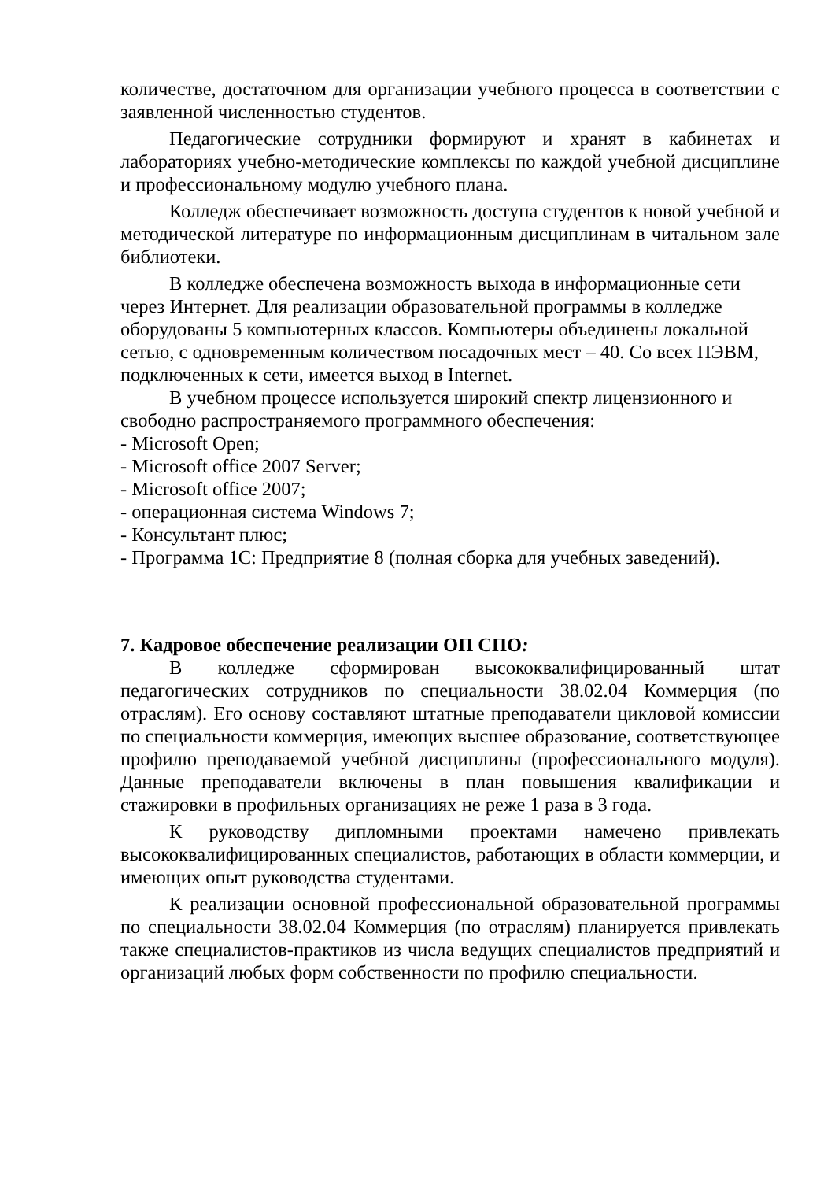количестве, достаточном для организации учебного процесса в соответствии с заявленной численностью студентов.
Педагогические сотрудники формируют и хранят в кабинетах и лабораториях учебно-методические комплексы по каждой учебной дисциплине и профессиональному модулю учебного плана.
Колледж обеспечивает возможность доступа студентов к новой учебной и методической литературе по информационным дисциплинам в читальном зале библиотеки.
В колледже обеспечена возможность выхода в информационные сети через Интернет. Для реализации образовательной программы в колледже оборудованы 5 компьютерных классов. Компьютеры объединены локальной сетью, с одновременным количеством посадочных мест – 40. Со всех ПЭВМ, подключенных к сети, имеется выход в Internet.
В учебном процессе используется широкий спектр лицензионного и свободно распространяемого программного обеспечения:
- Microsoft Open;
- Microsoft office 2007 Server;
- Microsoft office 2007;
- операционная система Windows 7;
- Консультант плюс;
- Программа 1С: Предприятие 8 (полная сборка для учебных заведений).
7. Кадровое обеспечение реализации ОП СПО:
В колледже сформирован высококвалифицированный штат педагогических сотрудников по специальности 38.02.04 Коммерция (по отраслям). Его основу составляют штатные преподаватели цикловой комиссии по специальности коммерция, имеющих высшее образование, соответствующее профилю преподаваемой учебной дисциплины (профессионального модуля). Данные преподаватели включены в план повышения квалификации и стажировки в профильных организациях не реже 1 раза в 3 года.
К руководству дипломными проектами намечено привлекать высококвалифицированных специалистов, работающих в области коммерции, и имеющих опыт руководства студентами.
К реализации основной профессиональной образовательной программы по специальности 38.02.04 Коммерция (по отраслям) планируется привлекать также специалистов-практиков из числа ведущих специалистов предприятий и организаций любых форм собственности по профилю специальности.